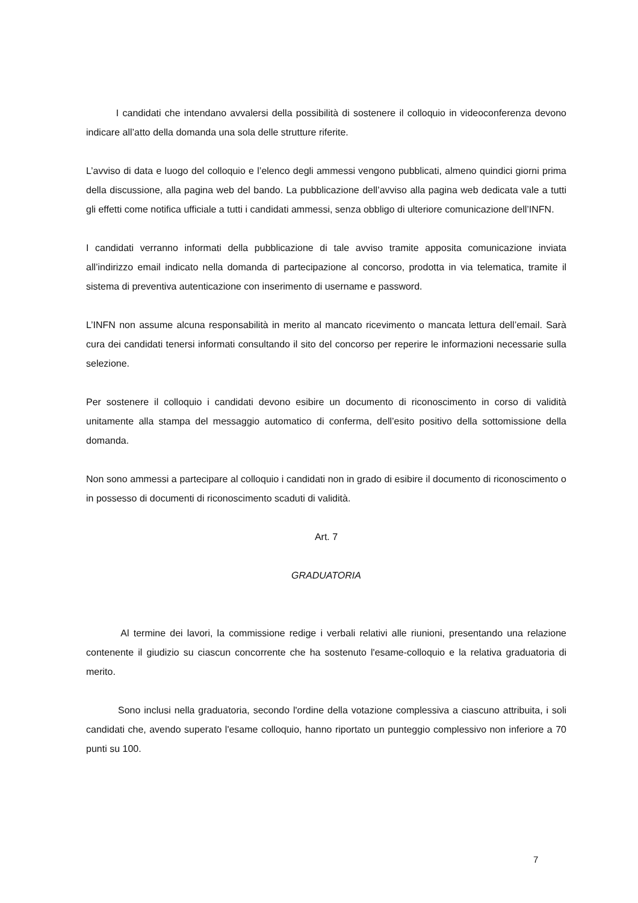I candidati che intendano avvalersi della possibilità di sostenere il colloquio in videoconferenza devono indicare all’atto della domanda una sola delle strutture riferite.
L’avviso di data e luogo del colloquio e l’elenco degli ammessi vengono pubblicati, almeno quindici giorni prima della discussione, alla pagina web del bando. La pubblicazione dell’avviso alla pagina web dedicata vale a tutti gli effetti come notifica ufficiale a tutti i candidati ammessi, senza obbligo di ulteriore comunicazione dell’INFN.
I candidati verranno informati della pubblicazione di tale avviso tramite apposita comunicazione inviata all’indirizzo email indicato nella domanda di partecipazione al concorso, prodotta in via telematica, tramite il sistema di preventiva autenticazione con inserimento di username e password.
L’INFN non assume alcuna responsabilità in merito al mancato ricevimento o mancata lettura dell’email. Sarà cura dei candidati tenersi informati consultando il sito del concorso per reperire le informazioni necessarie sulla selezione.
Per sostenere il colloquio i candidati devono esibire un documento di riconoscimento in corso di validità unitamente alla stampa del messaggio automatico di conferma, dell’esito positivo della sottomissione della domanda.
Non sono ammessi a partecipare al colloquio i candidati non in grado di esibire il documento di riconoscimento o in possesso di documenti di riconoscimento scaduti di validità.
Art. 7
GRADUATORIA
Al termine dei lavori, la commissione redige i verbali relativi alle riunioni, presentando una relazione contenente il giudizio su ciascun concorrente che ha sostenuto l'esame-colloquio e la relativa graduatoria di merito.
Sono inclusi nella graduatoria, secondo l'ordine della votazione complessiva a ciascuno attribuita, i soli candidati che, avendo superato l'esame colloquio, hanno riportato un punteggio complessivo non inferiore a 70 punti su 100.
7